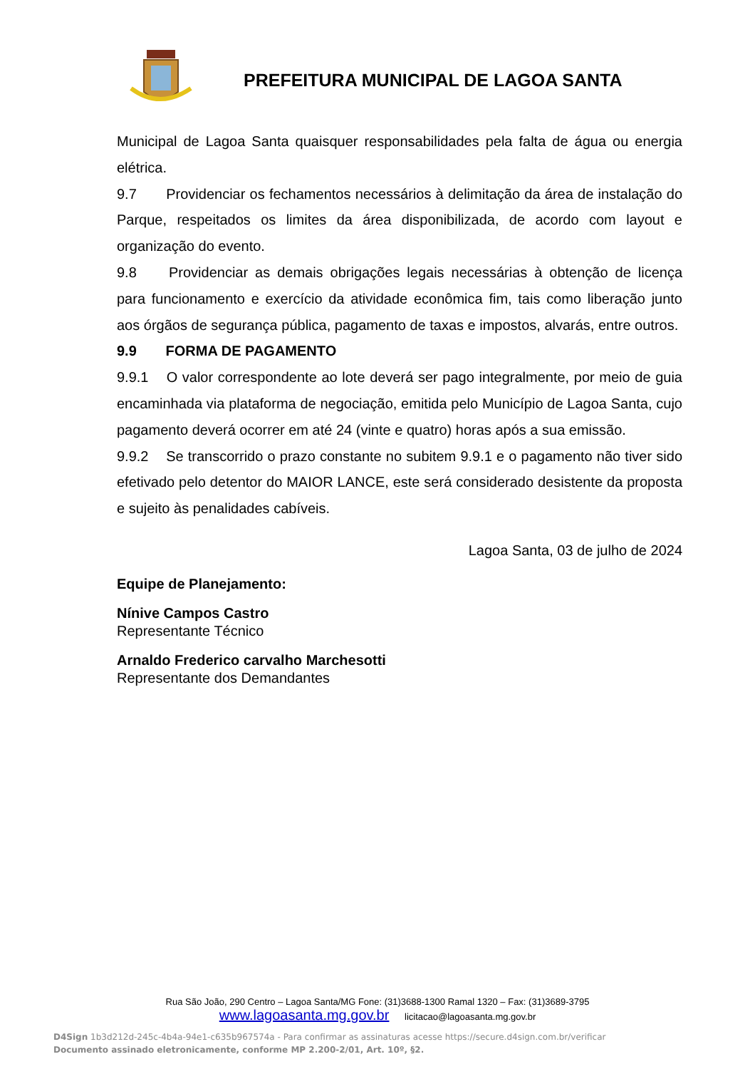PREFEITURA MUNICIPAL DE LAGOA SANTA
Municipal de Lagoa Santa quaisquer responsabilidades pela falta de água ou energia elétrica.
9.7 Providenciar os fechamentos necessários à delimitação da área de instalação do Parque, respeitados os limites da área disponibilizada, de acordo com layout e organização do evento.
9.8 Providenciar as demais obrigações legais necessárias à obtenção de licença para funcionamento e exercício da atividade econômica fim, tais como liberação junto aos órgãos de segurança pública, pagamento de taxas e impostos, alvarás, entre outros.
9.9 FORMA DE PAGAMENTO
9.9.1 O valor correspondente ao lote deverá ser pago integralmente, por meio de guia encaminhada via plataforma de negociação, emitida pelo Município de Lagoa Santa, cujo pagamento deverá ocorrer em até 24 (vinte e quatro) horas após a sua emissão.
9.9.2 Se transcorrido o prazo constante no subitem 9.9.1 e o pagamento não tiver sido efetivado pelo detentor do MAIOR LANCE, este será considerado desistente da proposta e sujeito às penalidades cabíveis.
Lagoa Santa, 03 de julho de 2024
Equipe de Planejamento:
Nínive Campos Castro
Representante Técnico
Arnaldo Frederico carvalho Marchesotti
Representante dos Demandantes
Rua São João, 290 Centro – Lagoa Santa/MG Fone: (31)3688-1300 Ramal 1320 – Fax: (31)3689-3795
www.lagoasanta.mg.gov.br licitacao@lagoasanta.mg.gov.br
D4Sign 1b3d212d-245c-4b4a-94e1-c635b967574a - Para confirmar as assinaturas acesse https://secure.d4sign.com.br/verificar
Documento assinado eletronicamente, conforme MP 2.200-2/01, Art. 10º, §2.